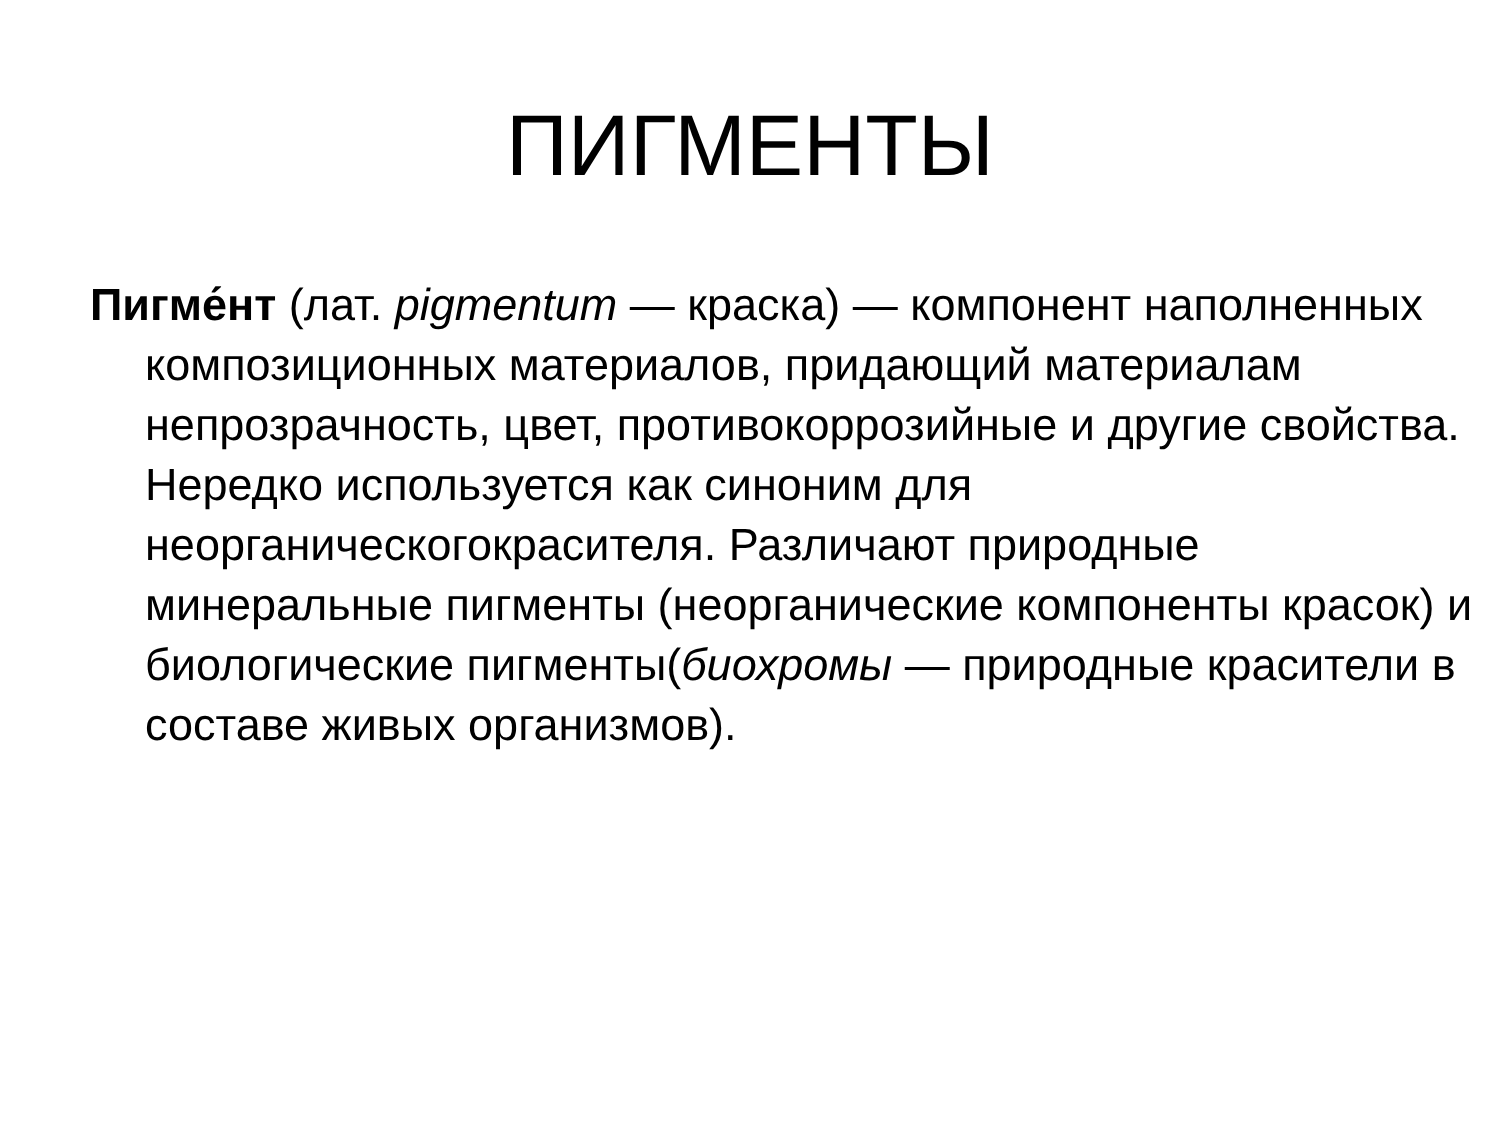ПИГМЕНТЫ
Пигме́нт (лат. pigmentum — краска) — компонент наполненных композиционных материалов, придающий материалам непрозрачность, цвет, противокоррозийные и другие свойства. Нередко используется как синоним для неорганическогокрасителя. Различают природные минеральные пигменты (неорганические компоненты красок) и биологические пигменты(биохромы — природные красители в составе живых организмов).